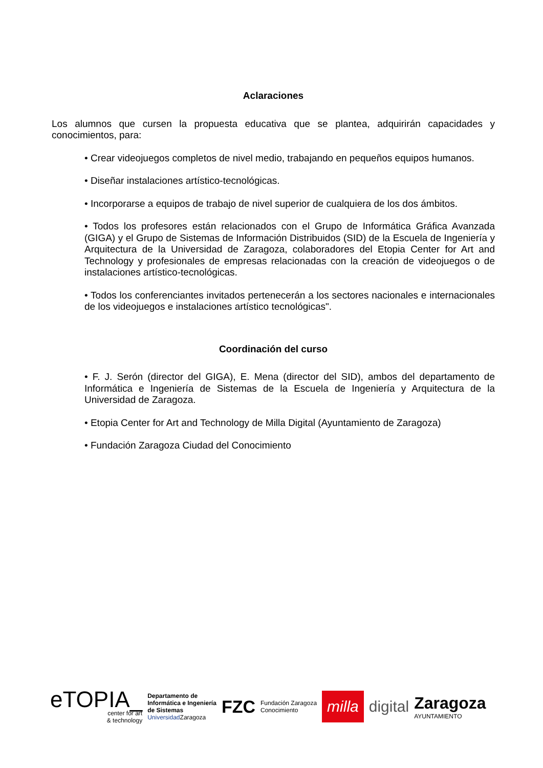Aclaraciones
Los alumnos que cursen la propuesta educativa que se plantea, adquirirán capacidades y conocimientos, para:
• Crear videojuegos completos de nivel medio, trabajando en pequeños equipos humanos.
• Diseñar instalaciones artístico-tecnológicas.
• Incorporarse a equipos de trabajo de nivel superior de cualquiera de los dos ámbitos.
• Todos los profesores están relacionados con el Grupo de Informática Gráfica Avanzada (GIGA) y el Grupo de Sistemas de Información Distribuidos (SID) de la Escuela de Ingeniería y Arquitectura de la Universidad de Zaragoza, colaboradores del Etopia Center for Art and Technology y profesionales de empresas relacionadas con la creación de videojuegos o de instalaciones artístico-tecnológicas.
• Todos los conferenciantes invitados pertenecerán a los sectores nacionales e internacionales de los videojuegos e instalaciones artístico tecnológicas".
Coordinación del curso
• F. J. Serón (director del GIGA), E. Mena (director del SID), ambos del departamento de Informática e Ingeniería de Sistemas de la Escuela de Ingeniería y Arquitectura de la Universidad de Zaragoza.
• Etopia Center for Art and Technology de Milla Digital (Ayuntamiento de Zaragoza)
• Fundación Zaragoza Ciudad del Conocimiento
eTOPIA_
center for art
& technology
Departamento de
Informática e Ingeniería
de Sistemas
Universidad Zaragoza
FZC
Fundación Zaragoza
Conocimiento
milla
digital
Zaragoza
AYUNTAMIENTO